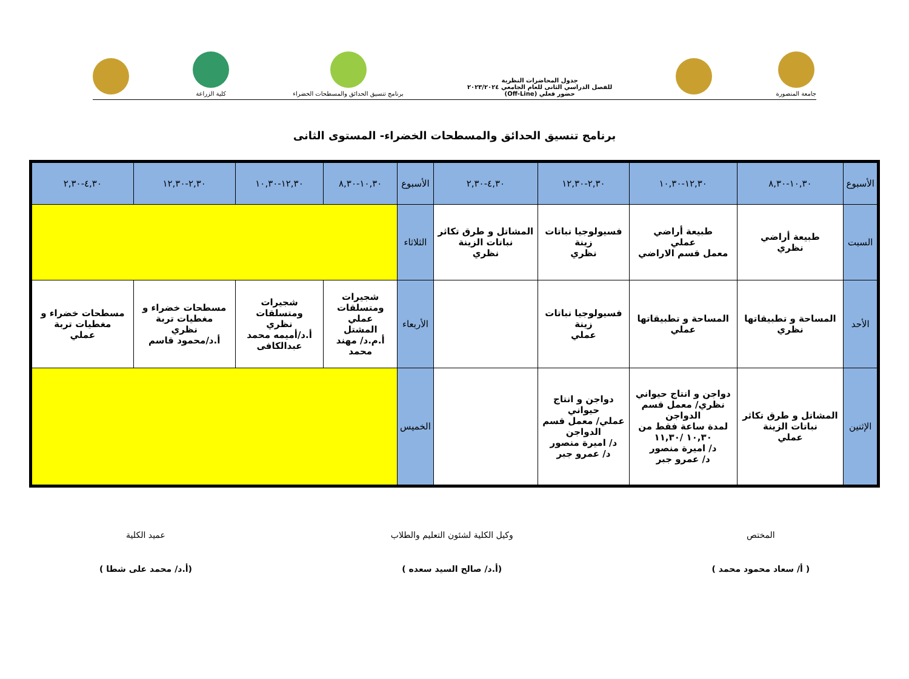جامعة المنصورة
جدول المحاضرات النظرية
للفصل الدراسي الثانى للعام الجامعي ٢٠٢٣/٢٠٢٤
حضور فعلي (Off-Line)
برنامج تنسيق الحدائق والمسطحات الخضراء
كلية الزراعة
برنامج تنسيق الحدائق والمسطحات الخضراء- المستوى الثانى
| الأسبوع | ١٠,٣٠-٨,٣٠ | ١٢,٣٠-١٠,٣٠ | ٢,٣٠-١٢,٣٠ | ٤,٣٠-٢,٣٠ | الأسبوع | ١٠,٣٠-٨,٣٠ | ١٢,٣٠-١٠,٣٠ | ٢,٣٠-١٢,٣٠ | ٤,٣٠-٢,٣٠ |
| --- | --- | --- | --- | --- | --- | --- | --- | --- | --- |
| السبت | طبيعة أراضي نظري | طبيعة أراضي عملي معمل قسم الاراضي | فسيولوجيا نباتات زينة نظري | المشاتل و طرق تكاثر نباتات الزينة نظري | الثلاثاء | | | | |
| الأحد | المساحة و تطبيقاتها نظري | المساحة و تطبيقاتها عملي | فسيولوجيا نباتات زينة عملي | | الأربعاء | شجيرات ومتسلقات عملي المشتل أ.م.د/ مهند محمد | شجيرات ومتسلقات نظري أ.د/أميمه محمد عبدالكافى | مسطحات خضراء و مغطيات تربة نظري أ.د/محمود قاسم | مسطحات خضراء و مغطيات تربة عملي |
| الإثنين | المشاتل و طرق تكاثر نباتات الزينة عملي | دواجن و انتاج حيواني نظري/ معمل قسم الدواجن لمدة ساعة فقط من ١٠,٣٠ /١١,٣٠ د/ اميرة منصور د/ عمرو جبر | دواجن و انتاج حيواني عملي/ معمل قسم الدواجن د/ اميرة منصور د/ عمرو جبر | | الخميس | | | | |
المختص
( أ/ سعاد محمود محمد )
وكيل الكلية لشئون التعليم والطلاب
(أ.د/ صالح السيد سعده )
عميد الكلية
(أ.د/ محمد على شطا )